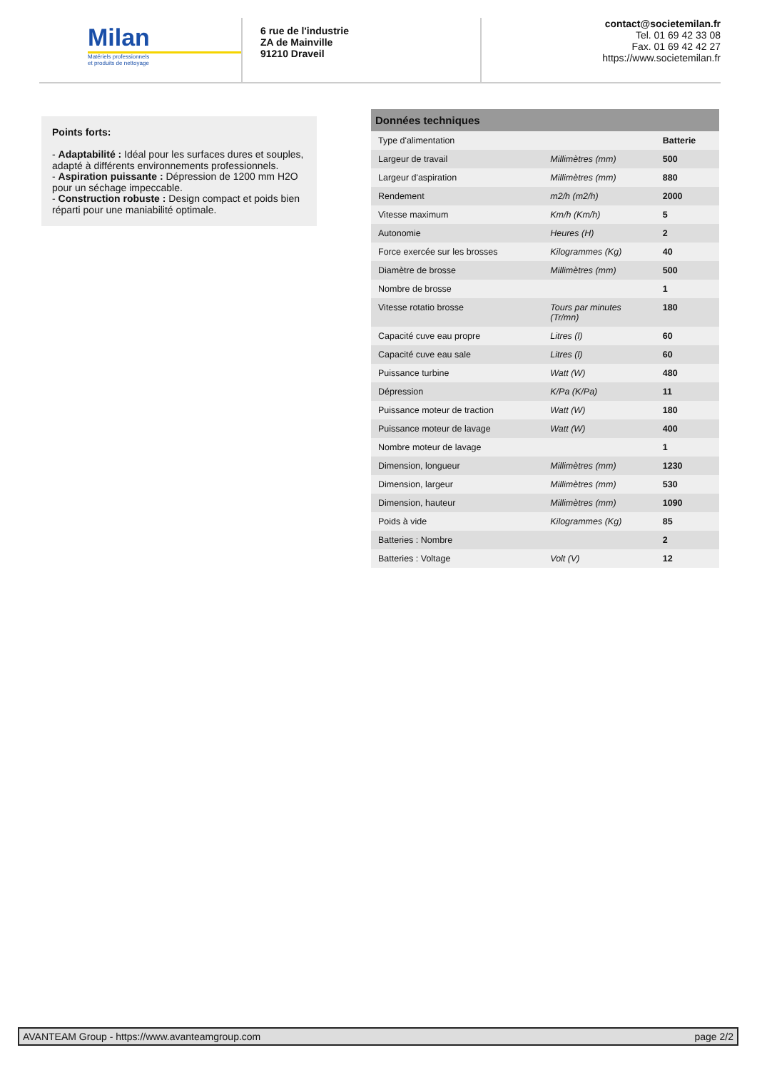Milan
Matériels professionnels
et produits de nettoyage
6 rue de l'industrie
ZA de Mainville
91210 Draveil
contact@societemilan.fr
Tel. 01 69 42 33 08
Fax. 01 69 42 42 27
https://www.societemilan.fr
Points forts:
- Adaptabilité : Idéal pour les surfaces dures et souples, adapté à différents environnements professionnels.
- Aspiration puissante : Dépression de 1200 mm H2O pour un séchage impeccable.
- Construction robuste : Design compact et poids bien réparti pour une maniabilité optimale.
| Données techniques | | |
| --- | --- | --- |
| Type d'alimentation | | Batterie |
| Largeur de travail | Millimètres (mm) | 500 |
| Largeur d'aspiration | Millimètres (mm) | 880 |
| Rendement | m2/h (m2/h) | 2000 |
| Vitesse maximum | Km/h (Km/h) | 5 |
| Autonomie | Heures (H) | 2 |
| Force exercée sur les brosses | Kilogrammes (Kg) | 40 |
| Diamètre de brosse | Millimètres (mm) | 500 |
| Nombre de brosse | | 1 |
| Vitesse rotatio brosse | Tours par minutes (Tr/mn) | 180 |
| Capacité cuve eau propre | Litres (l) | 60 |
| Capacité cuve eau sale | Litres (l) | 60 |
| Puissance turbine | Watt (W) | 480 |
| Dépression | K/Pa (K/Pa) | 11 |
| Puissance moteur de traction | Watt (W) | 180 |
| Puissance moteur de lavage | Watt (W) | 400 |
| Nombre moteur de lavage | | 1 |
| Dimension, longueur | Millimètres (mm) | 1230 |
| Dimension, largeur | Millimètres (mm) | 530 |
| Dimension, hauteur | Millimètres (mm) | 1090 |
| Poids à vide | Kilogrammes (Kg) | 85 |
| Batteries : Nombre | | 2 |
| Batteries : Voltage | Volt (V) | 12 |
AVANTEAM Group - https://www.avanteamgroup.com page 2/2